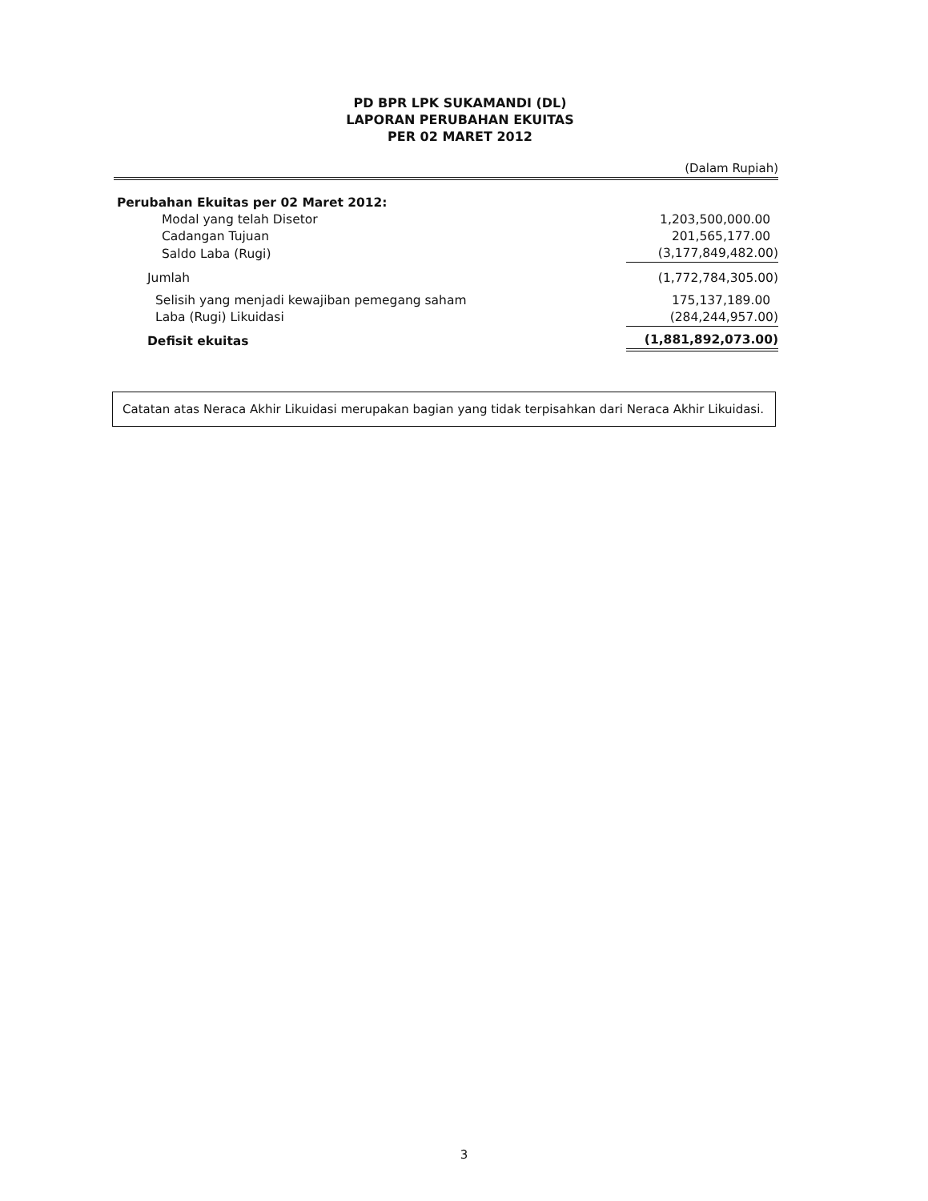PD BPR LPK SUKAMANDI (DL)
LAPORAN PERUBAHAN EKUITAS
PER 02 MARET 2012
(Dalam Rupiah)
| Perubahan Ekuitas per 02 Maret 2012: | |
| Modal yang telah Disetor | 1,203,500,000.00 |
| Cadangan Tujuan | 201,565,177.00 |
| Saldo Laba (Rugi) | (3,177,849,482.00) |
| Jumlah | (1,772,784,305.00) |
| Selisih yang menjadi kewajiban pemegang saham | 175,137,189.00 |
| Laba (Rugi) Likuidasi | (284,244,957.00) |
| Defisit ekuitas | (1,881,892,073.00) |
Catatan atas Neraca Akhir Likuidasi merupakan bagian yang tidak terpisahkan dari Neraca Akhir Likuidasi.
3